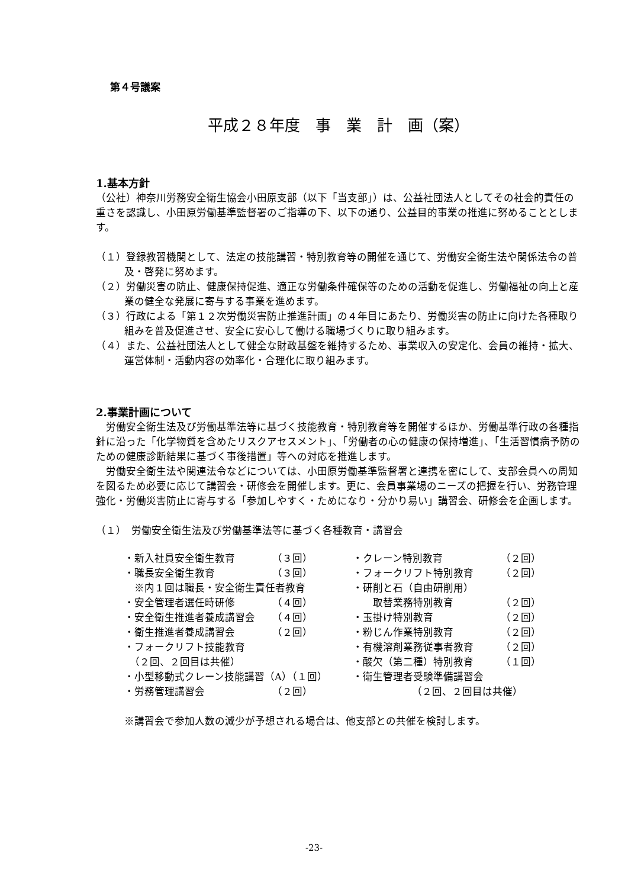第４号議案
平成２８年度　事　業　計　画（案）
1.基本方針
（公社）神奈川労務安全衛生協会小田原支部（以下「当支部」）は、公益社団法人としてその社会的責任の重さを認識し、小田原労働基準監督署のご指導の下、以下の通り、公益目的事業の推進に努めることとします。
（１）登録教習機関として、法定の技能講習・特別教育等の開催を通じて、労働安全衛生法や関係法令の普及・啓発に努めます。
（２）労働災害の防止、健康保持促進、適正な労働条件確保等のための活動を促進し、労働福祉の向上と産業の健全な発展に寄与する事業を進めます。
（３）行政による「第１２次労働災害防止推進計画」の４年目にあたり、労働災害の防止に向けた各種取り組みを普及促進させ、安全に安心して働ける職場づくりに取り組みます。
（４）また、公益社団法人として健全な財政基盤を維持するため、事業収入の安定化、会員の維持・拡大、運営体制・活動内容の効率化・合理化に取り組みます。
2.事業計画について
労働安全衛生法及び労働基準法等に基づく技能教育・特別教育等を開催するほか、労働基準行政の各種指針に沿った「化学物質を含めたリスクアセスメント」、「労働者の心の健康の保持増進」、「生活習慣病予防のための健康診断結果に基づく事後措置」等への対応を推進します。
労働安全衛生法や関連法令などについては、小田原労働基準監督署と連携を密にして、支部会員への周知を図るため必要に応じて講習会・研修会を開催します。更に、会員事業場のニーズの把握を行い、労務管理強化・労働災害防止に寄与する「参加しやすく・ためになり・分かり易い」講習会、研修会を企画します。
（１）　労働安全衛生法及び労働基準法等に基づく各種教育・講習会
・新入社員安全衛生教育 （３回）
・職長安全衛生教育 （３回）
　※内１回は職長・安全衛生責任者教育
・安全管理者選任時研修 （４回）
・安全衛生推進者養成講習会 （４回）
・衛生推進者養成講習会 （２回）
・フォークリフト技能教育
　（２回、２回目は共催）
・小型移動式クレーン技能講習（A）（１回）
・労務管理講習会 （２回）
・クレーン特別教育 （２回）
・フォークリフト特別教育 （２回）
・研削と石（自由研削用）
　　取替業務特別教育 （２回）
・玉掛け特別教育 （２回）
・粉じん作業特別教育 （２回）
・有機溶剤業務従事者教育 （２回）
・酸欠（第二種）特別教育 （１回）
・衛生管理者受験準備講習会
（２回、２回目は共催）
※講習会で参加人数の減少が予想される場合は、他支部との共催を検討します。
-23-